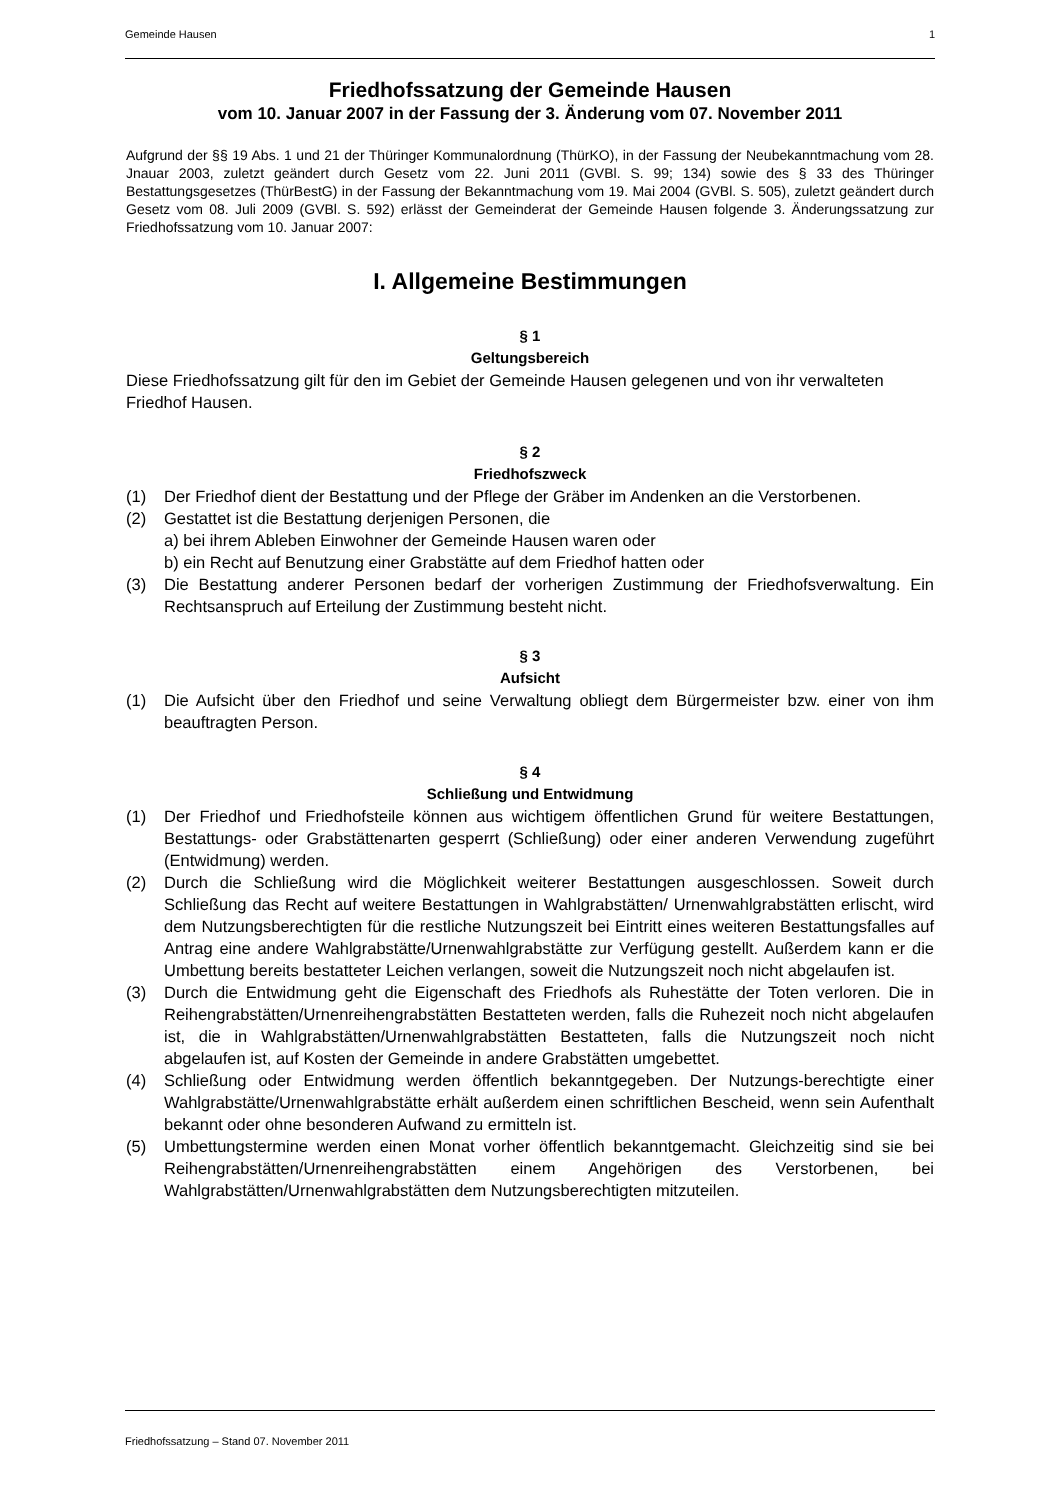Gemeinde Hausen 1
Friedhofssatzung der Gemeinde Hausen
vom 10. Januar 2007 in der Fassung der 3. Änderung vom 07. November 2011
Aufgrund der §§ 19 Abs. 1 und 21 der Thüringer Kommunalordnung (ThürKO), in der Fassung der Neubekanntmachung vom 28. Jnauar 2003, zuletzt geändert durch Gesetz vom 22. Juni 2011 (GVBl. S. 99; 134) sowie des § 33 des Thüringer Bestattungsgesetzes (ThürBestG) in der Fassung der Bekanntmachung vom 19. Mai 2004 (GVBl. S. 505), zuletzt geändert durch Gesetz vom 08. Juli 2009 (GVBl. S. 592) erlässt der Gemeinderat der Gemeinde Hausen folgende 3. Änderungssatzung zur Friedhofssatzung vom 10. Januar 2007:
I. Allgemeine Bestimmungen
§ 1
Geltungsbereich
Diese Friedhofssatzung gilt für den im Gebiet der Gemeinde Hausen gelegenen und von ihr verwalteten Friedhof Hausen.
§ 2
Friedhofszweck
(1) Der Friedhof dient der Bestattung und der Pflege der Gräber im Andenken an die Verstorbenen.
(2) Gestattet ist die Bestattung derjenigen Personen, die
a) bei ihrem Ableben Einwohner der Gemeinde Hausen waren oder
b) ein Recht auf Benutzung einer Grabstätte auf dem Friedhof hatten oder
(3) Die Bestattung anderer Personen bedarf der vorherigen Zustimmung der Friedhofsverwaltung. Ein Rechtsanspruch auf Erteilung der Zustimmung besteht nicht.
§ 3
Aufsicht
(1) Die Aufsicht über den Friedhof und seine Verwaltung obliegt dem Bürgermeister bzw. einer von ihm beauftragten Person.
§ 4
Schließung und Entwidmung
(1) Der Friedhof und Friedhofsteile können aus wichtigem öffentlichen Grund für weitere Bestattungen, Bestattungs- oder Grabstättenarten gesperrt (Schließung) oder einer anderen Verwendung zugeführt (Entwidmung) werden.
(2) Durch die Schließung wird die Möglichkeit weiterer Bestattungen ausgeschlossen. Soweit durch Schließung das Recht auf weitere Bestattungen in Wahlgrabstätten/ Urnenwahlgrabstätten erlischt, wird dem Nutzungsberechtigten für die restliche Nutzungszeit bei Eintritt eines weiteren Bestattungsfalles auf Antrag eine andere Wahlgrabstätte/Urnenwahlgrabstätte zur Verfügung gestellt. Außerdem kann er die Umbettung bereits bestatteter Leichen verlangen, soweit die Nutzungszeit noch nicht abgelaufen ist.
(3) Durch die Entwidmung geht die Eigenschaft des Friedhofs als Ruhestätte der Toten verloren. Die in Reihengrabstätten/Urnenreihengrabstätten Bestatteten werden, falls die Ruhezeit noch nicht abgelaufen ist, die in Wahlgrabstätten/Urnenwahlgrabstätten Bestatteten, falls die Nutzungszeit noch nicht abgelaufen ist, auf Kosten der Gemeinde in andere Grabstätten umgebettet.
(4) Schließung oder Entwidmung werden öffentlich bekanntgegeben. Der Nutzungs-berechtigte einer Wahlgrabstätte/Urnenwahlgrabstätte erhält außerdem einen schriftlichen Bescheid, wenn sein Aufenthalt bekannt oder ohne besonderen Aufwand zu ermitteln ist.
(5) Umbettungstermine werden einen Monat vorher öffentlich bekanntgemacht. Gleichzeitig sind sie bei Reihengrabstätten/Urnenreihengrabstätten einem Angehörigen des Verstorbenen, bei Wahlgrabstätten/Urnenwahlgrabstätten dem Nutzungsberechtigten mitzuteilen.
Friedhofssatzung – Stand 07. November 2011